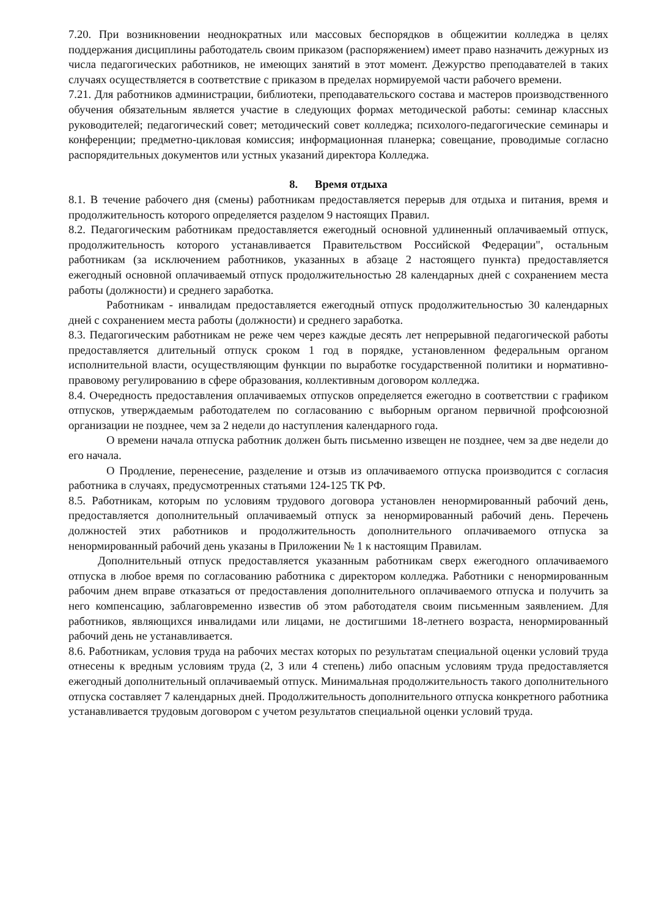7.20. При возникновении неоднократных или массовых беспорядков в общежитии колледжа в целях поддержания дисциплины работодатель своим приказом (распоряжением) имеет право назначить дежурных из числа педагогических работников, не имеющих занятий в этот момент. Дежурство преподавателей в таких случаях осуществляется в соответствие с приказом в пределах нормируемой части рабочего времени.
7.21. Для работников администрации, библиотеки, преподавательского состава и мастеров производственного обучения обязательным является участие в следующих формах методической работы: семинар классных руководителей; педагогический совет; методический совет колледжа; психолого-педагогические семинары и конференции; предметно-цикловая комиссия; информационная планерка; совещание, проводимые согласно распорядительных документов или устных указаний директора Колледжа.
8. Время отдыха
8.1. В течение рабочего дня (смены) работникам предоставляется перерыв для отдыха и питания, время и продолжительность которого определяется разделом 9 настоящих Правил.
8.2. Педагогическим работникам предоставляется ежегодный основной удлиненный оплачиваемый отпуск, продолжительность которого устанавливается Правительством Российской Федерации", остальным работникам (за исключением работников, указанных в абзаце 2 настоящего пункта) предоставляется ежегодный основной оплачиваемый отпуск продолжительностью 28 календарных дней с сохранением места работы (должности) и среднего заработка.
Работникам - инвалидам предоставляется ежегодный отпуск продолжительностью 30 календарных дней с сохранением места работы (должности) и среднего заработка.
8.3. Педагогическим работникам не реже чем через каждые десять лет непрерывной педагогической работы предоставляется длительный отпуск сроком 1 год в порядке, установленном федеральным органом исполнительной власти, осуществляющим функции по выработке государственной политики и нормативно-правовому регулированию в сфере образования, коллективным договором колледжа.
8.4. Очередность предоставления оплачиваемых отпусков определяется ежегодно в соответствии с графиком отпусков, утверждаемым работодателем по согласованию с выборным органом первичной профсоюзной организации не позднее, чем за 2 недели до наступления календарного года.
О времени начала отпуска работник должен быть письменно извещен не позднее, чем за две недели до его начала.
О Продление, перенесение, разделение и отзыв из оплачиваемого отпуска производится с согласия работника в случаях, предусмотренных статьями 124-125 ТК РФ.
8.5. Работникам, которым по условиям трудового договора установлен ненормированный рабочий день, предоставляется дополнительный оплачиваемый отпуск за ненормированный рабочий день. Перечень должностей этих работников и продолжительность дополнительного оплачиваемого отпуска за ненормированный рабочий день указаны в Приложении № 1 к настоящим Правилам.
Дополнительный отпуск предоставляется указанным работникам сверх ежегодного оплачиваемого отпуска в любое время по согласованию работника с директором колледжа. Работники с ненормированным рабочим днем вправе отказаться от предоставления дополнительного оплачиваемого отпуска и получить за него компенсацию, заблаговременно известив об этом работодателя своим письменным заявлением. Для работников, являющихся инвалидами или лицами, не достигшими 18-летнего возраста, ненормированный рабочий день не устанавливается.
8.6. Работникам, условия труда на рабочих местах которых по результатам специальной оценки условий труда отнесены к вредным условиям труда (2, 3 или 4 степень) либо опасным условиям труда предоставляется ежегодный дополнительный оплачиваемый отпуск. Минимальная продолжительность такого дополнительного отпуска составляет 7 календарных дней. Продолжительность дополнительного отпуска конкретного работника устанавливается трудовым договором с учетом результатов специальной оценки условий труда.